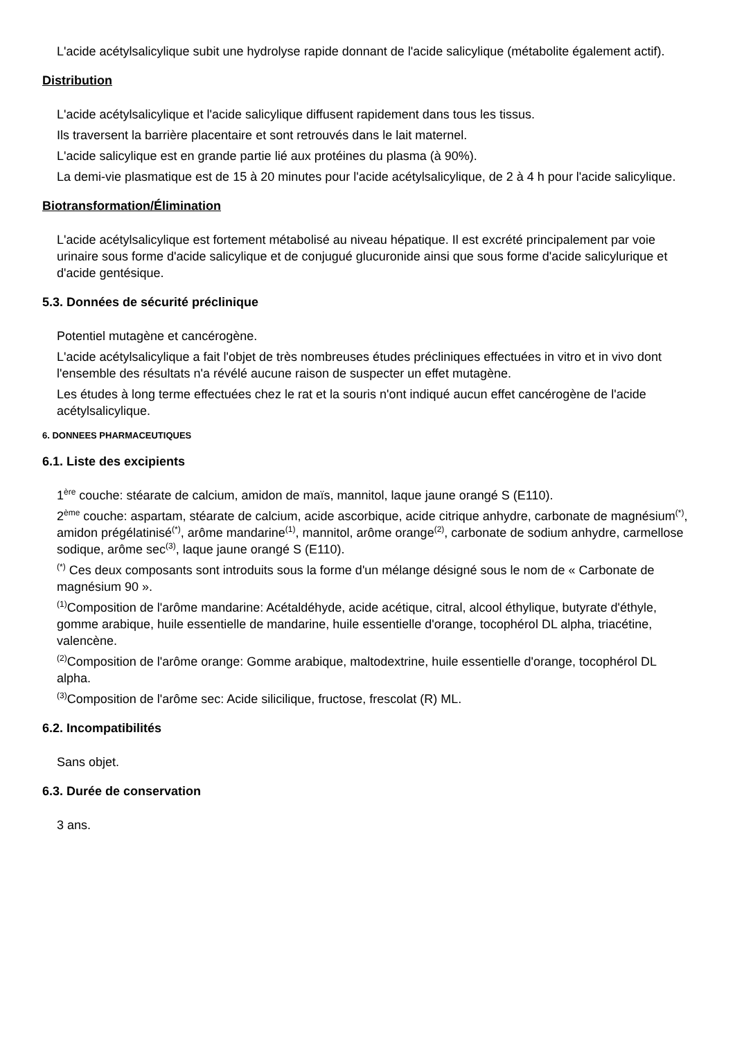L'acide acétylsalicylique subit une hydrolyse rapide donnant de l'acide salicylique (métabolite également actif).
Distribution
L'acide acétylsalicylique et l'acide salicylique diffusent rapidement dans tous les tissus.
Ils traversent la barrière placentaire et sont retrouvés dans le lait maternel.
L'acide salicylique est en grande partie lié aux protéines du plasma (à 90%).
La demi-vie plasmatique est de 15 à 20 minutes pour l'acide acétylsalicylique, de 2 à 4 h pour l'acide salicylique.
Biotransformation/Élimination
L'acide acétylsalicylique est fortement métabolisé au niveau hépatique. Il est excrété principalement par voie urinaire sous forme d'acide salicylique et de conjugué glucuronide ainsi que sous forme d'acide salicylurique et d'acide gentésique.
5.3. Données de sécurité préclinique
Potentiel mutagène et cancérogène.
L'acide acétylsalicylique a fait l'objet de très nombreuses études précliniques effectuées in vitro et in vivo dont l'ensemble des résultats n'a révélé aucune raison de suspecter un effet mutagène.
Les études à long terme effectuées chez le rat et la souris n'ont indiqué aucun effet cancérogène de l'acide acétylsalicylique.
6. DONNEES PHARMACEUTIQUES
6.1. Liste des excipients
1<sup>ère</sup> couche: stéarate de calcium, amidon de maïs, mannitol, laque jaune orangé S (E110).
2<sup>ème</sup> couche: aspartam, stéarate de calcium, acide ascorbique, acide citrique anhydre, carbonate de magnésium<sup>(*)</sup>, amidon prégélatinisé<sup>(*)</sup>, arôme mandarine<sup>(1)</sup>, mannitol, arôme orange<sup>(2)</sup>, carbonate de sodium anhydre, carmellose sodique, arôme sec<sup>(3)</sup>, laque jaune orangé S (E110).
<sup>(*)</sup> Ces deux composants sont introduits sous la forme d'un mélange désigné sous le nom de « Carbonate de magnésium 90 ».
<sup>(1)</sup> Composition de l'arôme mandarine: Acétaldéhyde, acide acétique, citral, alcool éthylique, butyrate d'éthyle, gomme arabique, huile essentielle de mandarine, huile essentielle d'orange, tocophérol DL alpha, triacétine, valencène.
<sup>(2)</sup> Composition de l'arôme orange: Gomme arabique, maltodextrine, huile essentielle d'orange, tocophérol DL alpha.
<sup>(3)</sup> Composition de l'arôme sec: Acide silicilique, fructose, frescolat (R) ML.
6.2. Incompatibilités
Sans objet.
6.3. Durée de conservation
3 ans.